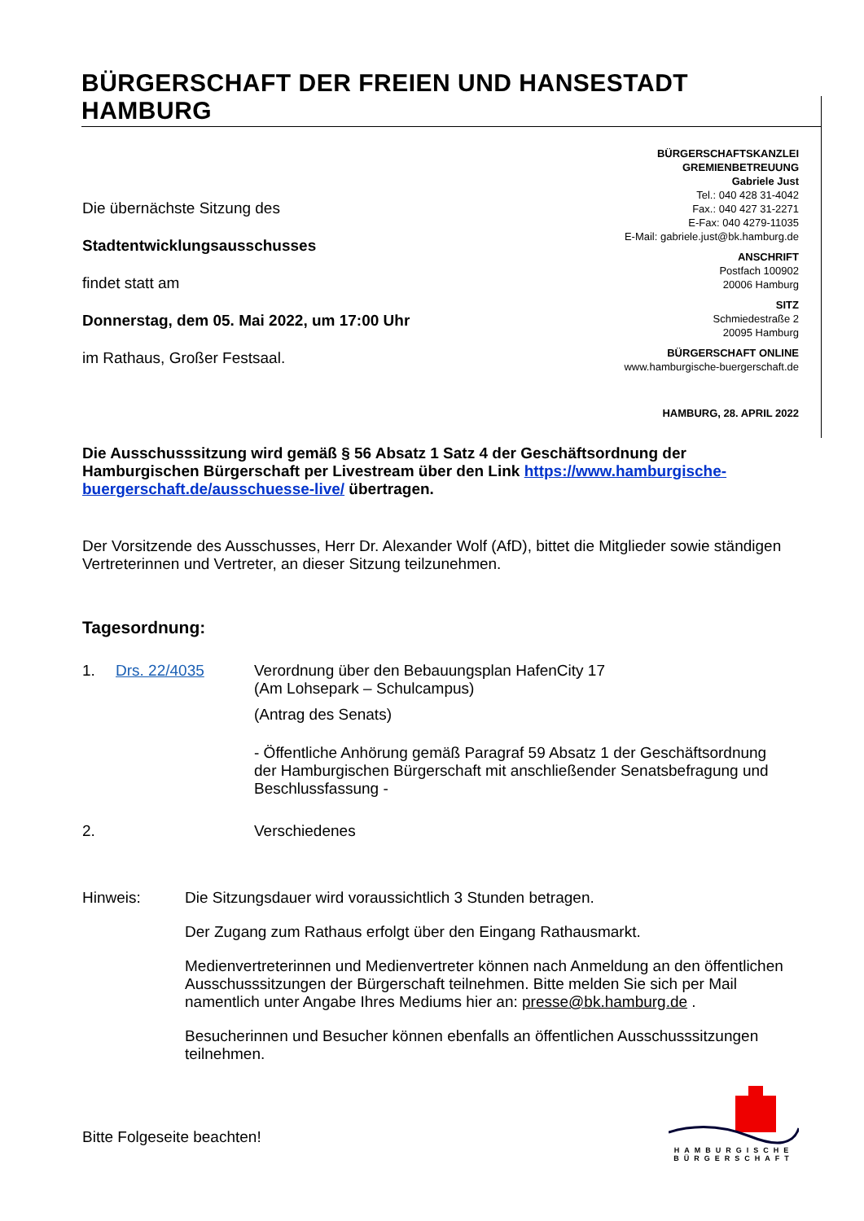BÜRGERSCHAFT DER FREIEN UND HANSESTADT HAMBURG
Die übernächste Sitzung des
Stadtentwicklungsausschusses
findet statt am
Donnerstag, dem 05. Mai 2022, um 17:00 Uhr
im Rathaus, Großer Festsaal.
BÜRGERSCHAFTSKANZLEI
GREMIENBETREUUNG
Gabriele Just
Tel.: 040 428 31-4042
Fax.: 040 427 31-2271
E-Fax: 040 4279-11035
E-Mail: gabriele.just@bk.hamburg.de
ANSCHRIFT
Postfach 100902
20006 Hamburg
SITZ
Schmiedestraße 2
20095 Hamburg
BÜRGERSCHAFT ONLINE
www.hamburgische-buergerschaft.de
HAMBURG, 28. APRIL 2022
Die Ausschusssitzung wird gemäß § 56 Absatz 1 Satz 4 der Geschäftsordnung der Hamburgischen Bürgerschaft per Livestream über den Link https://www.hamburgische-buergerschaft.de/ausschuesse-live/ übertragen.
Der Vorsitzende des Ausschusses, Herr Dr. Alexander Wolf (AfD), bittet die Mitglieder sowie ständigen Vertreterinnen und Vertreter, an dieser Sitzung teilzunehmen.
Tagesordnung:
1. Drs. 22/4035 Verordnung über den Bebauungsplan HafenCity 17
(Am Lohsepark – Schulcampus)
(Antrag des Senats)
- Öffentliche Anhörung gemäß Paragraf 59 Absatz 1 der Geschäftsordnung der Hamburgischen Bürgerschaft mit anschließender Senatsbefragung und Beschlussfassung -
2. Verschiedenes
Hinweis: Die Sitzungsdauer wird voraussichtlich 3 Stunden betragen.
Der Zugang zum Rathaus erfolgt über den Eingang Rathausmarkt.
Medienvertreterinnen und Medienvertreter können nach Anmeldung an den öffentlichen Ausschusssitzungen der Bürgerschaft teilnehmen. Bitte melden Sie sich per Mail namentlich unter Angabe Ihres Mediums hier an: presse@bk.hamburg.de .
Besucherinnen und Besucher können ebenfalls an öffentlichen Ausschusssitzungen teilnehmen.
Bitte Folgeseite beachten!
HAMBURGISCHE
BÜRGERSCHAFT